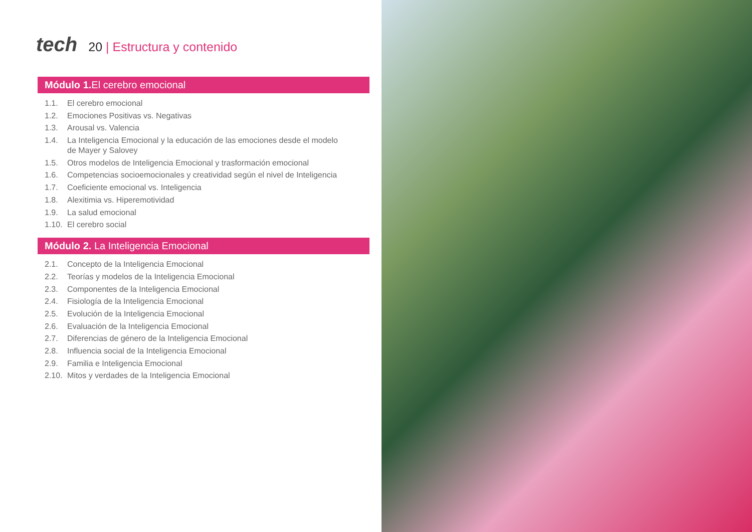tech
20 | Estructura y contenido
Módulo 1. El cerebro emocional
1.1. El cerebro emocional
1.2. Emociones Positivas vs. Negativas
1.3. Arousal vs. Valencia
1.4. La Inteligencia Emocional y la educación de las emociones desde el modelo de Mayer y Salovey
1.5. Otros modelos de Inteligencia Emocional y trasformación emocional
1.6. Competencias socioemocionales y creatividad según el nivel de Inteligencia
1.7. Coeficiente emocional vs. Inteligencia
1.8. Alexitimia vs. Hiperemotividad
1.9. La salud emocional
1.10. El cerebro social
Módulo 2. La Inteligencia Emocional
2.1. Concepto de la Inteligencia Emocional
2.2. Teorías y modelos de la Inteligencia Emocional
2.3. Componentes de la Inteligencia Emocional
2.4. Fisiología de la Inteligencia Emocional
2.5. Evolución de la Inteligencia Emocional
2.6. Evaluación de la Inteligencia Emocional
2.7. Diferencias de género de la Inteligencia Emocional
2.8. Influencia social de la Inteligencia Emocional
2.9. Familia e Inteligencia Emocional
2.10. Mitos y verdades de la Inteligencia Emocional